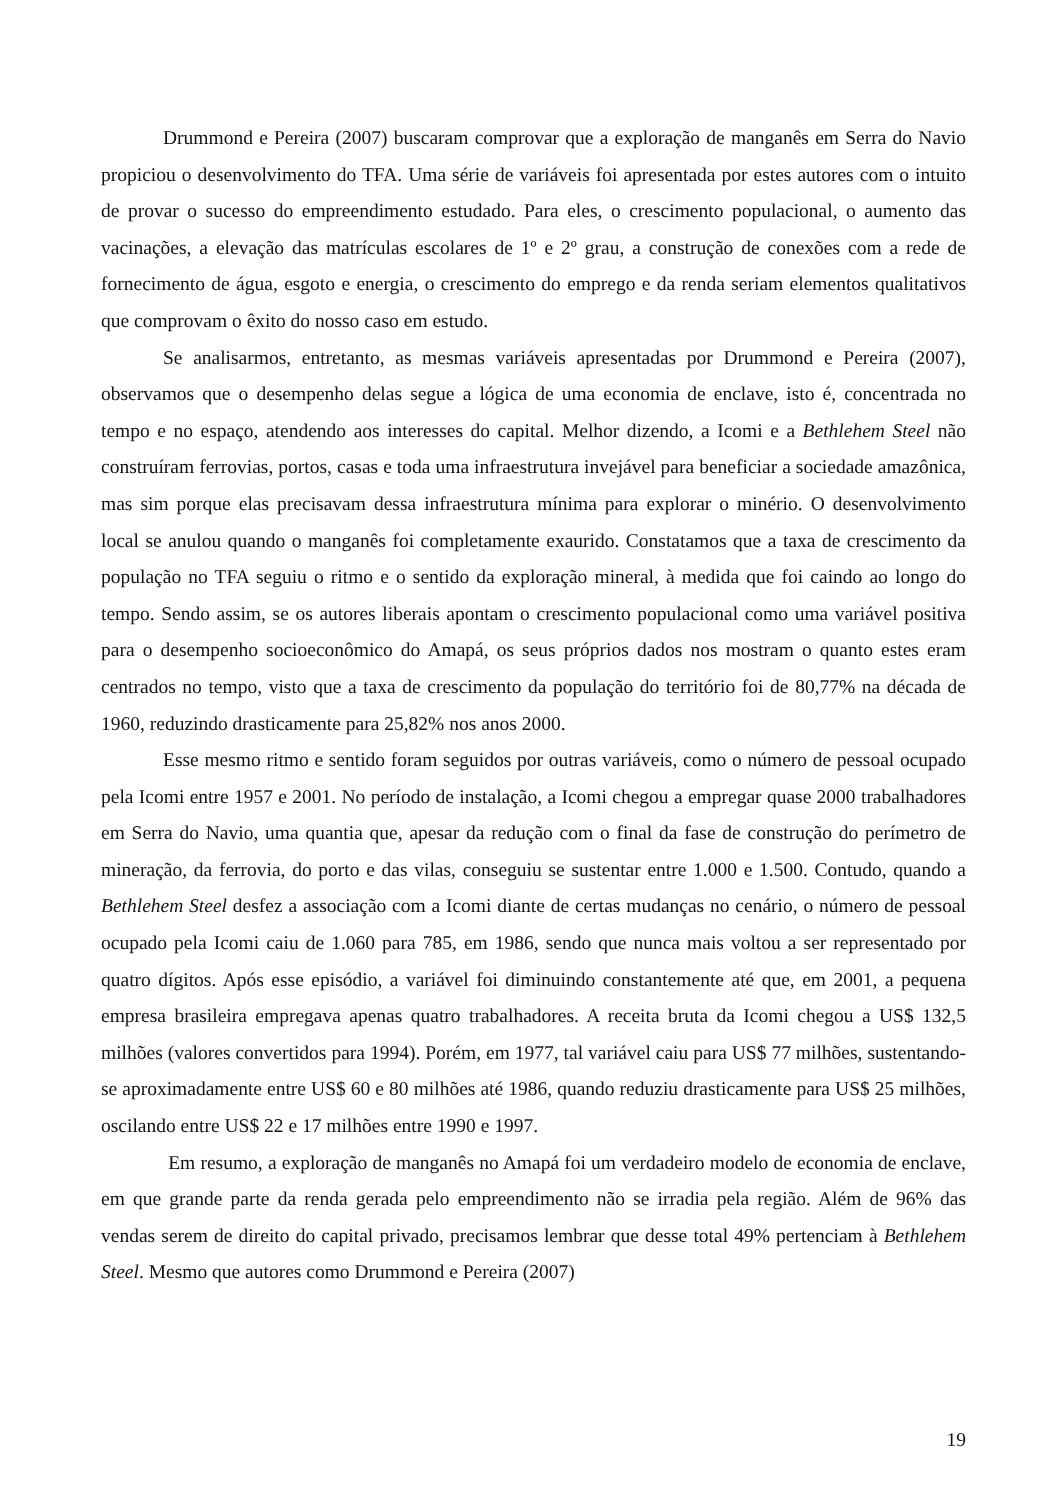Drummond e Pereira (2007) buscaram comprovar que a exploração de manganês em Serra do Navio propiciou o desenvolvimento do TFA. Uma série de variáveis foi apresentada por estes autores com o intuito de provar o sucesso do empreendimento estudado. Para eles, o crescimento populacional, o aumento das vacinações, a elevação das matrículas escolares de 1º e 2º grau, a construção de conexões com a rede de fornecimento de água, esgoto e energia, o crescimento do emprego e da renda seriam elementos qualitativos que comprovam o êxito do nosso caso em estudo.
Se analisarmos, entretanto, as mesmas variáveis apresentadas por Drummond e Pereira (2007), observamos que o desempenho delas segue a lógica de uma economia de enclave, isto é, concentrada no tempo e no espaço, atendendo aos interesses do capital. Melhor dizendo, a Icomi e a Bethlehem Steel não construíram ferrovias, portos, casas e toda uma infraestrutura invejável para beneficiar a sociedade amazônica, mas sim porque elas precisavam dessa infraestrutura mínima para explorar o minério. O desenvolvimento local se anulou quando o manganês foi completamente exaurido. Constatamos que a taxa de crescimento da população no TFA seguiu o ritmo e o sentido da exploração mineral, à medida que foi caindo ao longo do tempo. Sendo assim, se os autores liberais apontam o crescimento populacional como uma variável positiva para o desempenho socioeconômico do Amapá, os seus próprios dados nos mostram o quanto estes eram centrados no tempo, visto que a taxa de crescimento da população do território foi de 80,77% na década de 1960, reduzindo drasticamente para 25,82% nos anos 2000.
Esse mesmo ritmo e sentido foram seguidos por outras variáveis, como o número de pessoal ocupado pela Icomi entre 1957 e 2001. No período de instalação, a Icomi chegou a empregar quase 2000 trabalhadores em Serra do Navio, uma quantia que, apesar da redução com o final da fase de construção do perímetro de mineração, da ferrovia, do porto e das vilas, conseguiu se sustentar entre 1.000 e 1.500. Contudo, quando a Bethlehem Steel desfez a associação com a Icomi diante de certas mudanças no cenário, o número de pessoal ocupado pela Icomi caiu de 1.060 para 785, em 1986, sendo que nunca mais voltou a ser representado por quatro dígitos. Após esse episódio, a variável foi diminuindo constantemente até que, em 2001, a pequena empresa brasileira empregava apenas quatro trabalhadores. A receita bruta da Icomi chegou a US$ 132,5 milhões (valores convertidos para 1994). Porém, em 1977, tal variável caiu para US$ 77 milhões, sustentando-se aproximadamente entre US$ 60 e 80 milhões até 1986, quando reduziu drasticamente para US$ 25 milhões, oscilando entre US$ 22 e 17 milhões entre 1990 e 1997.
Em resumo, a exploração de manganês no Amapá foi um verdadeiro modelo de economia de enclave, em que grande parte da renda gerada pelo empreendimento não se irradia pela região. Além de 96% das vendas serem de direito do capital privado, precisamos lembrar que desse total 49% pertenciam à Bethlehem Steel. Mesmo que autores como Drummond e Pereira (2007)
19